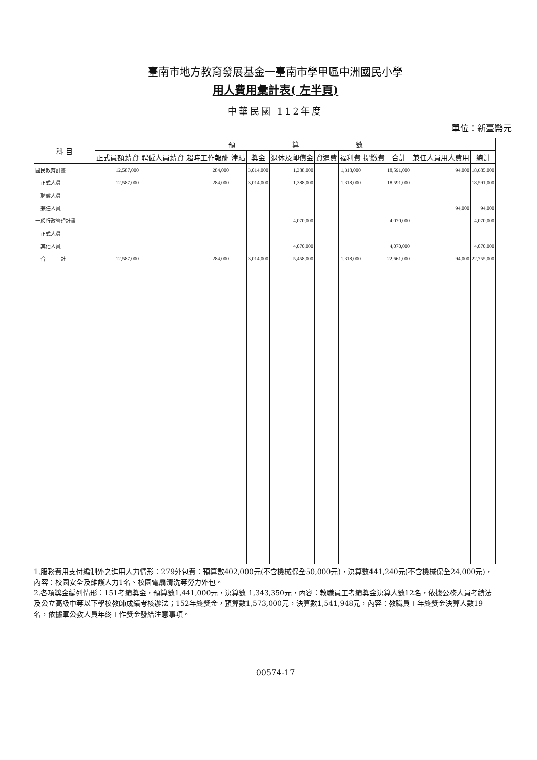臺南市地方教育發展基金一臺南市學甲區中洲國民小學
用人費用彙計表( 左半頁)
中華民國 112年度
單位：新臺幣元
| 科 目 | 預 算 數 | | | | | | | | | | | |
| --- | --- | --- | --- | --- | --- | --- | --- | --- | --- | --- | --- | --- |
| | 正式員額薪資 | 聘僱人員薪資 | 超時工作報酬 | 津貼 | 獎金 | 退休及卹償金 | 資遣費 | 福利費 | 提繳費 | 合計 | 兼任人員用人費用 | 總計 |
| 國民教育計畫 | 12,587,000 | | 284,000 | | 3,014,000 | 1,388,000 | | 1,318,000 | | 18,591,000 | 94,000 | 18,685,000 |
| 正式人員 | 12,587,000 | | 284,000 | | 3,014,000 | 1,388,000 | | 1,318,000 | | 18,591,000 | | 18,591,000 |
| 聘僱人員 | | | | | | | | | | | | |
| 兼任人員 | | | | | | | | | | | 94,000 | 94,000 |
| 一般行政管理計畫 | | | | | | 4,070,000 | | | | 4,070,000 | | 4,070,000 |
| 正式人員 | | | | | | | | | | | | |
| 其他人員 | | | | | | 4,070,000 | | | | 4,070,000 | | 4,070,000 |
| 合 計 | 12,587,000 | | 284,000 | | 3,014,000 | 5,458,000 | | 1,318,000 | | 22,661,000 | 94,000 | 22,755,000 |
1.服務費用支付編制外之進用人力情形：279外包費：預算數402,000元(不含機械保全50,000元)，決算數441,240元(不含機械保全24,000元)，內容：校園安全及維護人力1名、校園電扇清洗等勞力外包。
2.各項獎金編列情形：151考績獎金，預算數1,441,000元，決算數 1,343,350元，內容：教職員工考績獎金決算人數12名，依據公務人員考績法及公立高級中等以下學校教師成績考核辦法；152年終獎金，預算數1,573,000元，決算數1,541,948元，內容：教職員工年終獎金決算人數19名，依據軍公教人員年終工作獎金發給注意事項。
00574-17